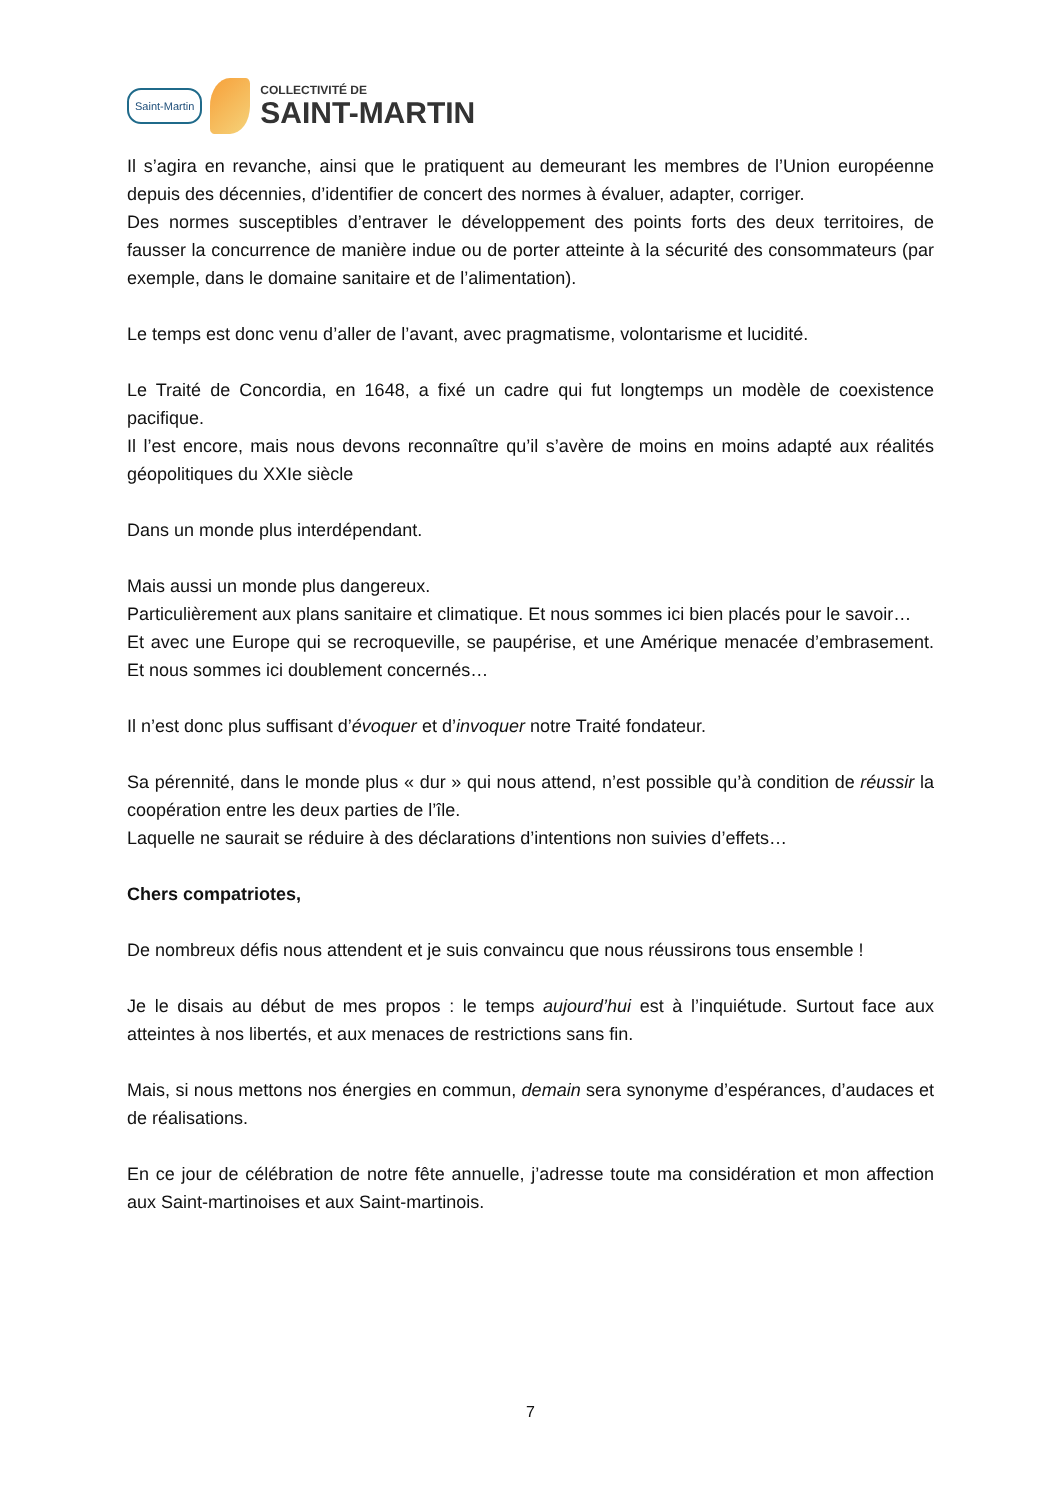Saint-Martin
COLLECTIVITÉ DE
SAINT-MARTIN
Il s’agira en revanche, ainsi que le pratiquent au demeurant les membres de l’Union européenne depuis des décennies, d’identifier de concert des normes à évaluer, adapter, corriger.
Des normes susceptibles d’entraver le développement des points forts des deux territoires, de fausser la concurrence de manière indue ou de porter atteinte à la sécurité des consommateurs (par exemple, dans le domaine sanitaire et de l’alimentation).
Le temps est donc venu d’aller de l’avant, avec pragmatisme, volontarisme et lucidité.
Le Traité de Concordia, en 1648, a fixé un cadre qui fut longtemps un modèle de coexistence pacifique.
Il l’est encore, mais nous devons reconnaître qu’il s’avère de moins en moins adapté aux réalités géopolitiques du XXIe siècle
Dans un monde plus interdépendant.
Mais aussi un monde plus dangereux.
Particulièrement aux plans sanitaire et climatique. Et nous sommes ici bien placés pour le savoir…
Et avec une Europe qui se recroqueville, se paupérise, et une Amérique menacée d’embrasement. Et nous sommes ici doublement concernés…
Il n’est donc plus suffisant d’évoquer et d’invoquer notre Traité fondateur.
Sa pérennité, dans le monde plus « dur » qui nous attend, n’est possible qu’à condition de réussir la coopération entre les deux parties de l’île.
Laquelle ne saurait se réduire à des déclarations d’intentions non suivies d’effets…
Chers compatriotes,
De nombreux défis nous attendent et je suis convaincu que nous réussirons tous ensemble !
Je le disais au début de mes propos : le temps aujourd’hui est à l’inquiétude. Surtout face aux atteintes à nos libertés, et aux menaces de restrictions sans fin.
Mais, si nous mettons nos énergies en commun, demain sera synonyme d’espérances, d’audaces et de réalisations.
En ce jour de célébration de notre fête annuelle, j’adresse toute ma considération et mon affection aux Saint-martinoises et aux Saint-martinois.
7